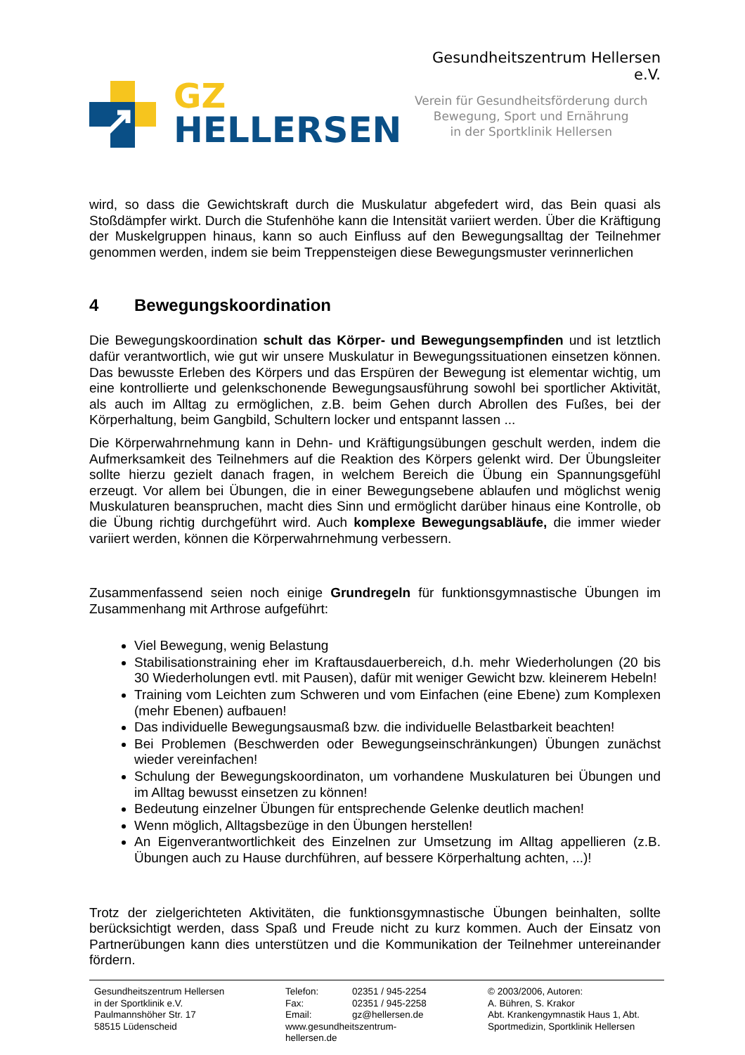GZ
HELLERSEN
Gesundheitszentrum Hellersen e.V.
Verein für Gesundheitsförderung durch
Bewegung, Sport und Ernährung
in der Sportklinik Hellersen
wird, so dass die Gewichtskraft durch die Muskulatur abgefedert wird, das Bein quasi als Stoßdämpfer wirkt. Durch die Stufenhöhe kann die Intensität variiert werden. Über die Kräftigung der Muskelgruppen hinaus, kann so auch Einfluss auf den Bewegungsalltag der Teilnehmer genommen werden, indem sie beim Treppensteigen diese Bewegungsmuster verinnerlichen
4 Bewegungskoordination
Die Bewegungskoordination schult das Körper- und Bewegungsempfinden und ist letztlich dafür verantwortlich, wie gut wir unsere Muskulatur in Bewegungssituationen einsetzen können. Das bewusste Erleben des Körpers und das Erspüren der Bewegung ist elementar wichtig, um eine kontrollierte und gelenkschonende Bewegungsausführung sowohl bei sportlicher Aktivität, als auch im Alltag zu ermöglichen, z.B. beim Gehen durch Abrollen des Fußes, bei der Körperhaltung, beim Gangbild, Schultern locker und entspannt lassen ...
Die Körperwahrnehmung kann in Dehn- und Kräftigungsübungen geschult werden, indem die Aufmerksamkeit des Teilnehmers auf die Reaktion des Körpers gelenkt wird. Der Übungsleiter sollte hierzu gezielt danach fragen, in welchem Bereich die Übung ein Spannungsgefühl erzeugt. Vor allem bei Übungen, die in einer Bewegungsebene ablaufen und möglichst wenig Muskulaturen beanspruchen, macht dies Sinn und ermöglicht darüber hinaus eine Kontrolle, ob die Übung richtig durchgeführt wird. Auch komplexe Bewegungsabläufe, die immer wieder variiert werden, können die Körperwahrnehmung verbessern.
Zusammenfassend seien noch einige Grundregeln für funktionsgymnastische Übungen im Zusammenhang mit Arthrose aufgeführt:
Viel Bewegung, wenig Belastung
Stabilisationstraining eher im Kraftausdauerbereich, d.h. mehr Wiederholungen (20 bis 30 Wiederholungen evtl. mit Pausen), dafür mit weniger Gewicht bzw. kleinerem Hebeln!
Training vom Leichten zum Schweren und vom Einfachen (eine Ebene) zum Komplexen (mehr Ebenen) aufbauen!
Das individuelle Bewegungsausmaß bzw. die individuelle Belastbarkeit beachten!
Bei Problemen (Beschwerden oder Bewegungseinschränkungen) Übungen zunächst wieder vereinfachen!
Schulung der Bewegungskoordinaton, um vorhandene Muskulaturen bei Übungen und im Alltag bewusst einsetzen zu können!
Bedeutung einzelner Übungen für entsprechende Gelenke deutlich machen!
Wenn möglich, Alltagsbezüge in den Übungen herstellen!
An Eigenverantwortlichkeit des Einzelnen zur Umsetzung im Alltag appellieren (z.B. Übungen auch zu Hause durchführen, auf bessere Körperhaltung achten, ...)!
Trotz der zielgerichteten Aktivitäten, die funktionsgymnastische Übungen beinhalten, sollte berücksichtigt werden, dass Spaß und Freude nicht zu kurz kommen. Auch der Einsatz von Partnerübungen kann dies unterstützen und die Kommunikation der Teilnehmer untereinander fördern.
Gesundheitszentrum Hellersen
in der Sportklinik e.V.
Paulmannshöher Str. 17
58515 Lüdenscheid
Telefon:
Fax:
Email:
www.gesundheitszentrum-hellersen.de
02351 / 945-2254
02351 / 945-2258
gz@hellersen.de
© 2003/2006, Autoren:
A. Bühren, S. Krakor
Abt. Krankengymnastik Haus 1, Abt.
Sportmedizin, Sportklinik Hellersen